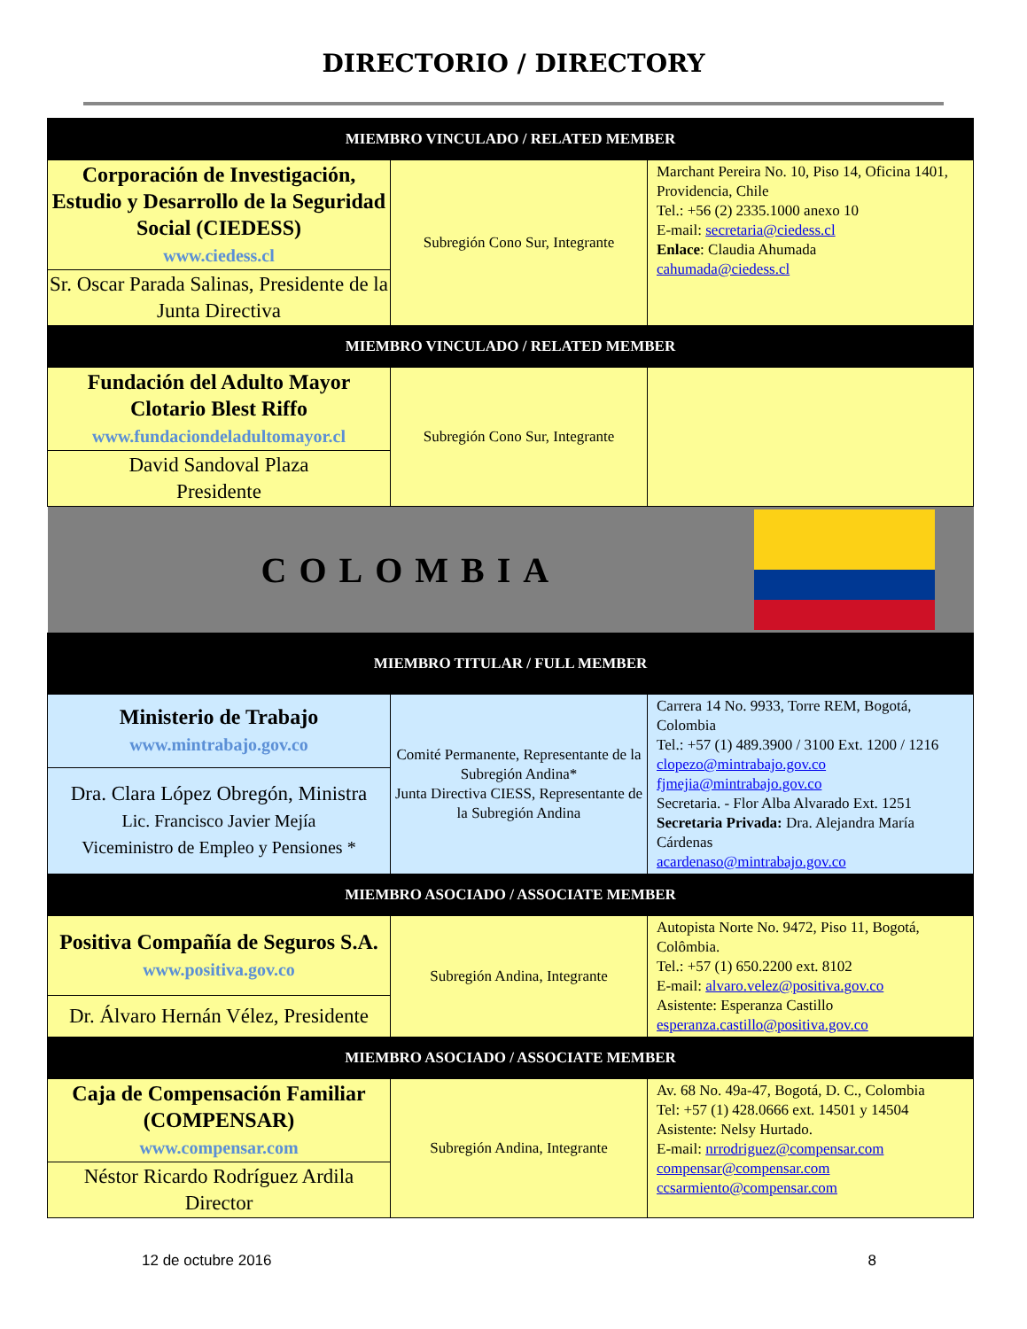DIRECTORIO / DIRECTORY
| MIEMBRO VINCULADO / RELATED MEMBER | | |
| Corporación de Investigación, Estudio y Desarrollo de la Seguridad Social (CIEDESS) www.ciedess.cl | Subregión Cono Sur, Integrante | Marchant Pereira No. 10, Piso 14, Oficina 1401, Providencia, Chile Tel.: +56 (2) 2335.1000 anexo 10 E-mail: secretaria@ciedess.cl Enlace : Claudia Ahumada cahumada@ciedess.cl |
| Sr. Oscar Parada Salinas, Presidente de la Junta Directiva | | |
| MIEMBRO VINCULADO / RELATED MEMBER | | |
| Fundación del Adulto Mayor Clotario Blest Riffo www.fundaciondeladultomayor.cl | Subregión Cono Sur, Integrante | |
| David Sandoval Plaza Presidente | | |
| COLOMBIA | | |
| MIEMBRO TITULAR / FULL MEMBER | | |
| Ministerio de Trabajo www.mintrabajo.gov.co | Comité Permanente, Representante de la Subregión Andina* Junta Directiva CIESS, Representante de la Subregión Andina | Carrera 14 No. 9933, Torre REM, Bogotá, Colombia Tel.: +57 (1) 489.3900 / 3100 Ext. 1200 / 1216 clopezo@mintrabajo.gov.co fjmejia@mintrabajo.gov.co Secretaria. - Flor Alba Alvarado Ext. 1251 Secretaria Privada: Dra. Alejandra María Cárdenas acardenaso@mintrabajo.gov.co |
| Dra. Clara López Obregón, Ministra Lic. Francisco Javier Mejía Viceministro de Empleo y Pensiones * | | |
| MIEMBRO ASOCIADO / ASSOCIATE MEMBER | | |
| Positiva Compañía de Seguros S.A. www.positiva.gov.co | Subregión Andina, Integrante | Autopista Norte No. 9472, Piso 11, Bogotá, Colômbia. Tel.: +57 (1) 650.2200 ext. 8102 E-mail: alvaro.velez@positiva.gov.co Asistente: Esperanza Castillo esperanza.castillo@positiva.gov.co |
| Dr. Álvaro Hernán Vélez, Presidente | | |
| MIEMBRO ASOCIADO / ASSOCIATE MEMBER | | |
| Caja de Compensación Familiar (COMPENSAR) www.compensar.com | Subregión Andina, Integrante | Av. 68 No. 49a-47, Bogotá, D. C., Colombia Tel: +57 (1) 428.0666 ext. 14501 y 14504 Asistente: Nelsy Hurtado. E-mail: nrrodriguez@compensar.com compensar@compensar.com ccsarmiento@compensar.com |
| Néstor Ricardo Rodríguez Ardila Director | | |
12 de octubre 2016 8